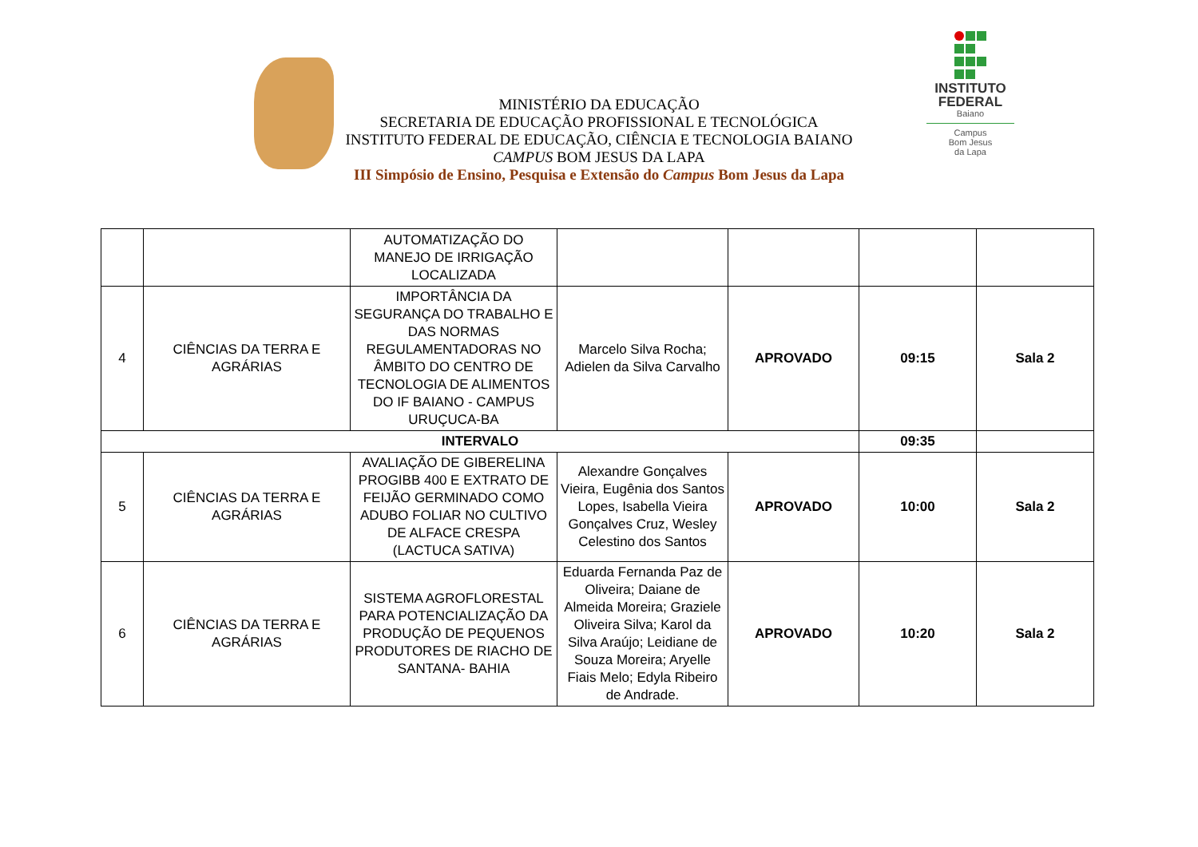MINISTÉRIO DA EDUCAÇÃO
SECRETARIA DE EDUCAÇÃO PROFISSIONAL E TECNOLÓGICA
INSTITUTO FEDERAL DE EDUCAÇÃO, CIÊNCIA E TECNOLOGIA BAIANO
CAMPUS BOM JESUS DA LAPA
III Simpósio de Ensino, Pesquisa e Extensão do Campus Bom Jesus da Lapa
INSTITUTO
FEDERAL
Baiano
Campus
Bom Jesus
da Lapa
| | | AUTOMATIZAÇÃO DO MANEJO DE IRRIGAÇÃO LOCALIZADA | | | | |
| 4 | CIÊNCIAS DA TERRA E AGRÁRIAS | IMPORTÂNCIA DA SEGURANÇA DO TRABALHO E DAS NORMAS REGULAMENTADORAS NO ÂMBITO DO CENTRO DE TECNOLOGIA DE ALIMENTOS DO IF BAIANO - CAMPUS URUÇUCA-BA | Marcelo Silva Rocha; Adielen da Silva Carvalho | APROVADO | 09:15 | Sala 2 |
| INTERVALO | | | | | 09:35 | |
| 5 | CIÊNCIAS DA TERRA E AGRÁRIAS | AVALIAÇÃO DE GIBERELINA PROGIBB 400 E EXTRATO DE FEIJÃO GERMINADO COMO ADUBO FOLIAR NO CULTIVO DE ALFACE CRESPA (LACTUCA SATIVA) | Alexandre Gonçalves Vieira, Eugênia dos Santos Lopes, Isabella Vieira Gonçalves Cruz, Wesley Celestino dos Santos | APROVADO | 10:00 | Sala 2 |
| 6 | CIÊNCIAS DA TERRA E AGRÁRIAS | SISTEMA AGROFLORESTAL PARA POTENCIALIZAÇÃO DA PRODUÇÃO DE PEQUENOS PRODUTORES DE RIACHO DE SANTANA- BAHIA | Eduarda Fernanda Paz de Oliveira; Daiane de Almeida Moreira; Graziele Oliveira Silva; Karol da Silva Araújo; Leidiane de Souza Moreira; Aryelle Fiais Melo; Edyla Ribeiro de Andrade. | APROVADO | 10:20 | Sala 2 |